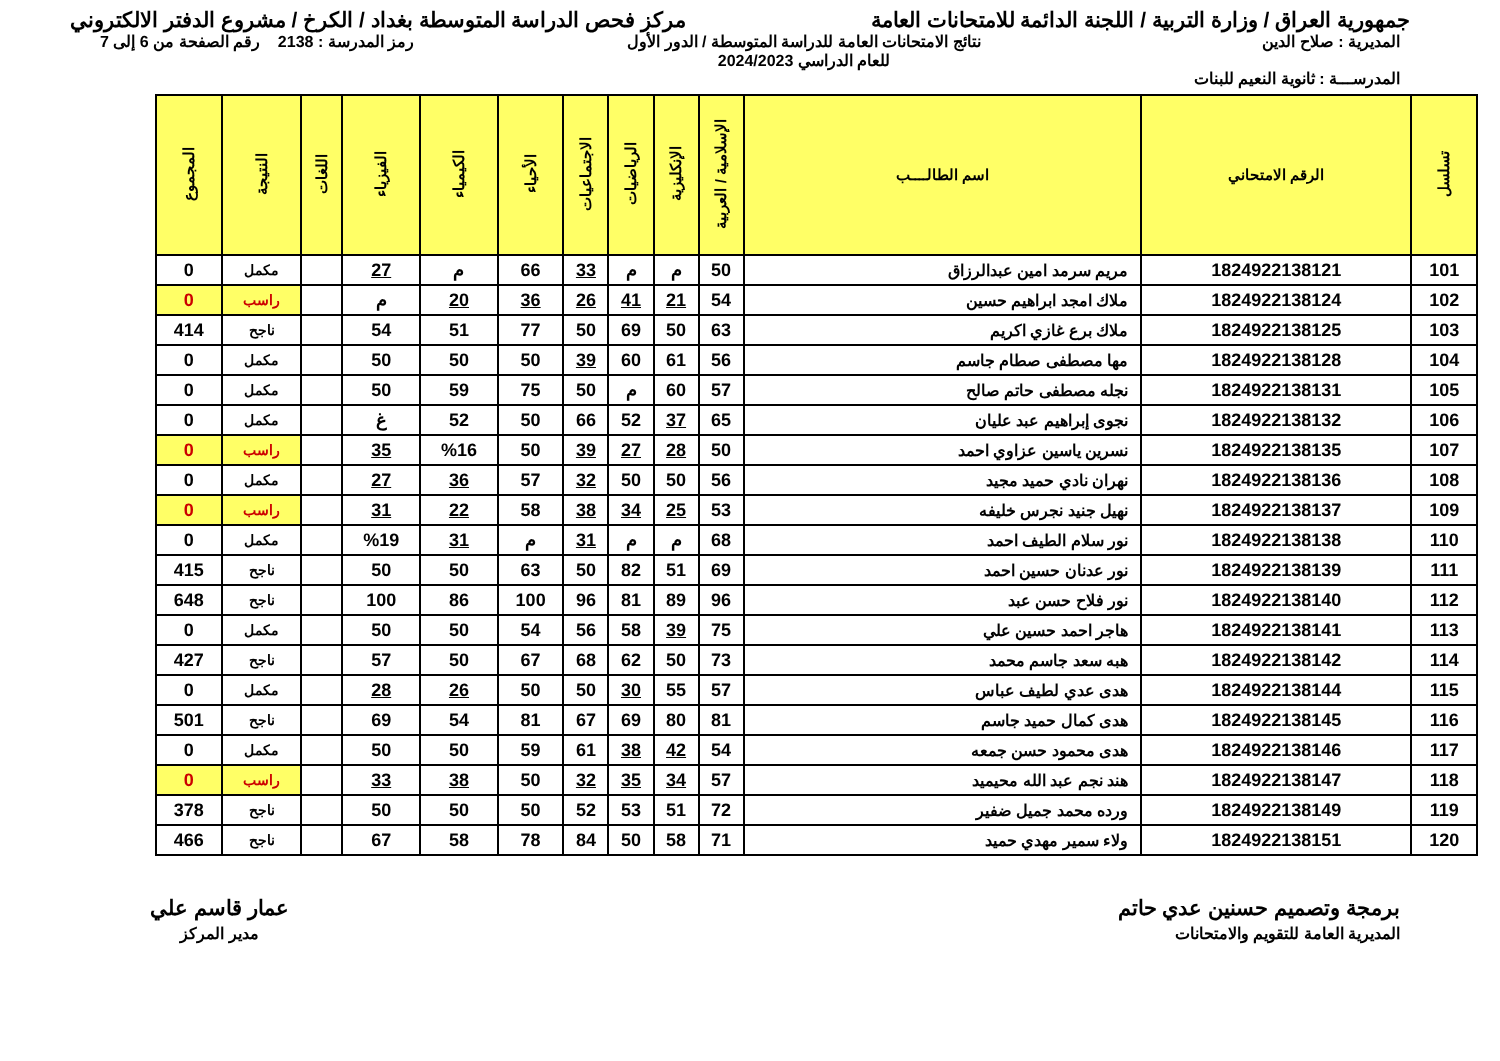جمهورية العراق / وزارة التربية / اللجنة الدائمة للامتحانات العامة
مركز فحص الدراسة المتوسطة بغداد / الكرخ / مشروع الدفتر الالكتروني
المديرية : صلاح الدين
المدرســـة : ثانوية النعيم للبنات
نتائج الامتحانات العامة للدراسة المتوسطة / الدور الأول
للعام الدراسي 2024/2023
رمز المدرسة : 2138 رقم الصفحة من 6 إلى 7
| تسلسل | الرقم الامتحاني | اسم الطالــــب | الإسلامية / العربية | الإنكليزية | الرياضيات | الاجتماعيات | الأحياء | الكيمياء | الفيزياء | اللغات | النتيجة | المجموع |
| --- | --- | --- | --- | --- | --- | --- | --- | --- | --- | --- | --- | --- |
| 101 | 1824922138121 | مريم سرمد امين عبدالرزاق | 50 | م | م | 33 | 66 | م | 27 | | مكمل | 0 |
| 102 | 1824922138124 | ملاك امجد ابراهيم حسين | 54 | 21 | 41 | 26 | 36 | 20 | م | | راسب | 0 |
| 103 | 1824922138125 | ملاك برع غازي اكريم | 63 | 50 | 69 | 50 | 77 | 51 | 54 | | ناجح | 414 |
| 104 | 1824922138128 | مها مصطفى صطام جاسم | 56 | 61 | 60 | 39 | 50 | 50 | 50 | | مكمل | 0 |
| 105 | 1824922138131 | نجله مصطفى حاتم صالح | 57 | 60 | م | 50 | 75 | 59 | 50 | | مكمل | 0 |
| 106 | 1824922138132 | نجوى إبراهيم عبد عليان | 65 | 37 | 52 | 66 | 50 | 52 | غ | | مكمل | 0 |
| 107 | 1824922138135 | نسرين ياسين عزاوي احمد | 50 | 28 | 27 | 39 | 50 | %16 | 35 | | راسب | 0 |
| 108 | 1824922138136 | نهران نادي حميد مجيد | 56 | 50 | 50 | 32 | 57 | 36 | 27 | | مكمل | 0 |
| 109 | 1824922138137 | نهيل جنيد نجرس خليفه | 53 | 25 | 34 | 38 | 58 | 22 | 31 | | راسب | 0 |
| 110 | 1824922138138 | نور سلام الطيف احمد | 68 | م | م | 31 | م | 31 | %19 | | مكمل | 0 |
| 111 | 1824922138139 | نور عدنان حسين احمد | 69 | 51 | 82 | 50 | 63 | 50 | 50 | | ناجح | 415 |
| 112 | 1824922138140 | نور فلاح حسن عبد | 96 | 89 | 81 | 96 | 100 | 86 | 100 | | ناجح | 648 |
| 113 | 1824922138141 | هاجر احمد حسين علي | 75 | 39 | 58 | 56 | 54 | 50 | 50 | | مكمل | 0 |
| 114 | 1824922138142 | هبه سعد جاسم محمد | 73 | 50 | 62 | 68 | 67 | 50 | 57 | | ناجح | 427 |
| 115 | 1824922138144 | هدى عدي لطيف عباس | 57 | 55 | 30 | 50 | 50 | 26 | 28 | | مكمل | 0 |
| 116 | 1824922138145 | هدى كمال حميد جاسم | 81 | 80 | 69 | 67 | 81 | 54 | 69 | | ناجح | 501 |
| 117 | 1824922138146 | هدى محمود حسن جمعه | 54 | 42 | 38 | 61 | 59 | 50 | 50 | | مكمل | 0 |
| 118 | 1824922138147 | هند نجم عبد الله محيميد | 57 | 34 | 35 | 32 | 50 | 38 | 33 | | راسب | 0 |
| 119 | 1824922138149 | ورده محمد جميل ضفير | 72 | 51 | 53 | 52 | 50 | 50 | 50 | | ناجح | 378 |
| 120 | 1824922138151 | ولاء سمير مهدي حميد | 71 | 58 | 50 | 84 | 78 | 58 | 67 | | ناجح | 466 |
برمجة وتصميم حسنين عدي حاتم
المديرية العامة للتقويم والامتحانات
عمار قاسم علي
مدير المركز